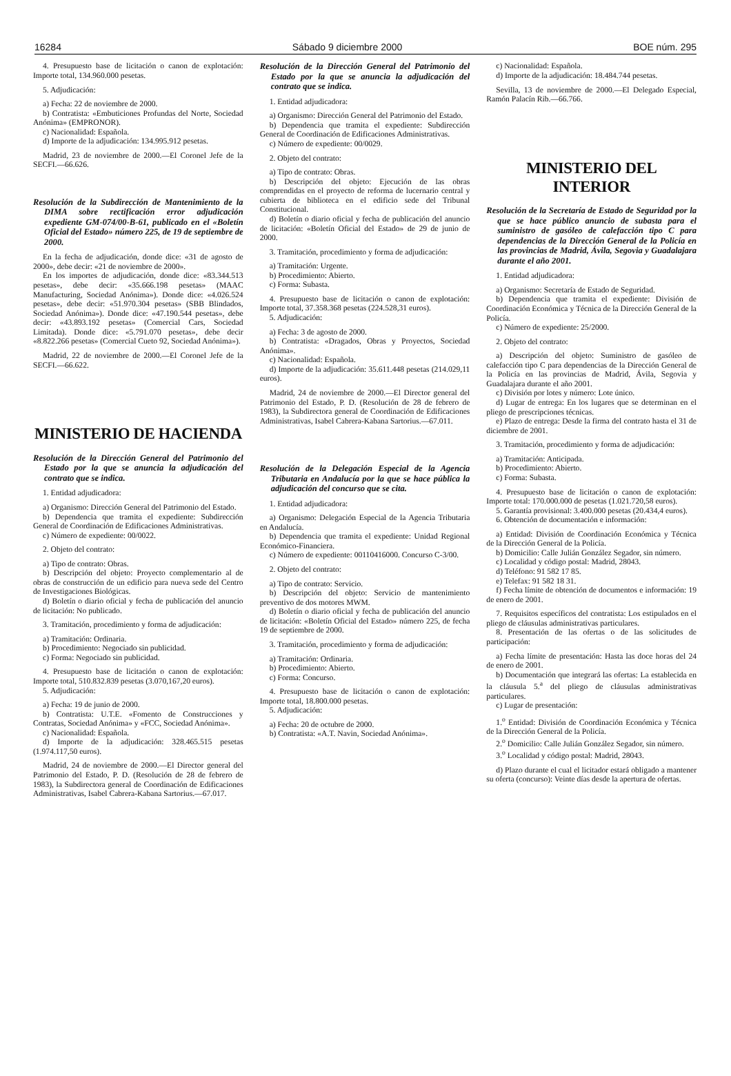16284 Sábado 9 diciembre 2000 BOE núm. 295
4. Presupuesto base de licitación o canon de explotación: Importe total, 134.960.000 pesetas.
5. Adjudicación:
a) Fecha: 22 de noviembre de 2000.
b) Contratista: «Embuticiones Profundas del Norte, Sociedad Anónima» (EMPRONOR).
c) Nacionalidad: Española.
d) Importe de la adjudicación: 134.995.912 pesetas.
Madrid, 23 de noviembre de 2000.—El Coronel Jefe de la SECFI.—66.626.
Resolución de la Subdirección de Mantenimiento de la DIMA sobre rectificación error adjudicación expediente GM-074/00-B-61, publicado en el «Boletín Oficial del Estado» número 225, de 19 de septiembre de 2000.
En la fecha de adjudicación, donde dice: «31 de agosto de 2000», debe decir: «21 de noviembre de 2000».
En los importes de adjudicación, donde dice: «83.344.513 pesetas», debe decir: «35.666.198 pesetas» (MAAC Manufacturing, Sociedad Anónima»). Donde dice: «4.026.524 pesetas», debe decir: «51.970.304 pesetas» (SBB Blindados, Sociedad Anónima»). Donde dice: «47.190.544 pesetas», debe decir: «43.893.192 pesetas» (Comercial Cars, Sociedad Limitada). Donde dice: «5.791.070 pesetas», debe decir «8.822.266 pesetas» (Comercial Cueto 92, Sociedad Anónima»).
Madrid, 22 de noviembre de 2000.—El Coronel Jefe de la SECFI.—66.622.
MINISTERIO DE HACIENDA
Resolución de la Dirección General del Patrimonio del Estado por la que se anuncia la adjudicación del contrato que se indica.
1. Entidad adjudicadora:
a) Organismo: Dirección General del Patrimonio del Estado.
b) Dependencia que tramita el expediente: Subdirección General de Coordinación de Edificaciones Administrativas.
c) Número de expediente: 00/0022.
2. Objeto del contrato:
a) Tipo de contrato: Obras.
b) Descripción del objeto: Proyecto complementario al de obras de construcción de un edificio para nueva sede del Centro de Investigaciones Biológicas.
d) Boletín o diario oficial y fecha de publicación del anuncio de licitación: No publicado.
3. Tramitación, procedimiento y forma de adjudicación:
a) Tramitación: Ordinaria.
b) Procedimiento: Negociado sin publicidad.
c) Forma: Negociado sin publicidad.
4. Presupuesto base de licitación o canon de explotación: Importe total, 510.832.839 pesetas (3.070,167,20 euros).
5. Adjudicación:
a) Fecha: 19 de junio de 2000.
b) Contratista: U.T.E. «Fomento de Construcciones y Contratas, Sociedad Anónima» y «FCC, Sociedad Anónima».
c) Nacionalidad: Española.
d) Importe de la adjudicación: 328.465.515 pesetas (1.974.117,50 euros).
Madrid, 24 de noviembre de 2000.—El Director general del Patrimonio del Estado, P. D. (Resolución de 28 de febrero de 1983), la Subdirectora general de Coordinación de Edificaciones Administrativas, Isabel Cabrera-Kabana Sartorius.—67.017.
Resolución de la Dirección General del Patrimonio del Estado por la que se anuncia la adjudicación del contrato que se indica.
1. Entidad adjudicadora:
a) Organismo: Dirección General del Patrimonio del Estado.
b) Dependencia que tramita el expediente: Subdirección General de Coordinación de Edificaciones Administrativas.
c) Número de expediente: 00/0029.
2. Objeto del contrato:
a) Tipo de contrato: Obras.
b) Descripción del objeto: Ejecución de las obras comprendidas en el proyecto de reforma de lucernario central y cubierta de biblioteca en el edificio sede del Tribunal Constitucional.
d) Boletín o diario oficial y fecha de publicación del anuncio de licitación: «Boletín Oficial del Estado» de 29 de junio de 2000.
3. Tramitación, procedimiento y forma de adjudicación:
a) Tramitación: Urgente.
b) Procedimiento: Abierto.
c) Forma: Subasta.
4. Presupuesto base de licitación o canon de explotación: Importe total, 37.358.368 pesetas (224.528,31 euros).
5. Adjudicación:
a) Fecha: 3 de agosto de 2000.
b) Contratista: «Dragados, Obras y Proyectos, Sociedad Anónima».
c) Nacionalidad: Española.
d) Importe de la adjudicación: 35.611.448 pesetas (214.029,11 euros).
Madrid, 24 de noviembre de 2000.—El Director general del Patrimonio del Estado, P. D. (Resolución de 28 de febrero de 1983), la Subdirectora general de Coordinación de Edificaciones Administrativas, Isabel Cabrera-Kabana Sartorius.—67.011.
Resolución de la Delegación Especial de la Agencia Tributaria en Andalucía por la que se hace pública la adjudicación del concurso que se cita.
1. Entidad adjudicadora:
a) Organismo: Delegación Especial de la Agencia Tributaria en Andalucía.
b) Dependencia que tramita el expediente: Unidad Regional Económico-Financiera.
c) Número de expediente: 00110416000. Concurso C-3/00.
2. Objeto del contrato:
a) Tipo de contrato: Servicio.
b) Descripción del objeto: Servicio de mantenimiento preventivo de dos motores MWM.
d) Boletín o diario oficial y fecha de publicación del anuncio de licitación: «Boletín Oficial del Estado» número 225, de fecha 19 de septiembre de 2000.
3. Tramitación, procedimiento y forma de adjudicación:
a) Tramitación: Ordinaria.
b) Procedimiento: Abierto.
c) Forma: Concurso.
4. Presupuesto base de licitación o canon de explotación: Importe total, 18.800.000 pesetas.
5. Adjudicación:
a) Fecha: 20 de octubre de 2000.
b) Contratista: «A.T. Navin, Sociedad Anónima».
c) Nacionalidad: Española.
d) Importe de la adjudicación: 18.484.744 pesetas.
Sevilla, 13 de noviembre de 2000.—El Delegado Especial, Ramón Palacín Rib.—66.766.
MINISTERIO DEL INTERIOR
Resolución de la Secretaría de Estado de Seguridad por la que se hace público anuncio de subasta para el suministro de gasóleo de calefacción tipo C para dependencias de la Dirección General de la Policía en las provincias de Madrid, Ávila, Segovia y Guadalajara durante el año 2001.
1. Entidad adjudicadora:
a) Organismo: Secretaría de Estado de Seguridad.
b) Dependencia que tramita el expediente: División de Coordinación Económica y Técnica de la Dirección General de la Policía.
c) Número de expediente: 25/2000.
2. Objeto del contrato:
a) Descripción del objeto: Suministro de gasóleo de calefacción tipo C para dependencias de la Dirección General de la Policía en las provincias de Madrid, Ávila, Segovia y Guadalajara durante el año 2001.
c) División por lotes y número: Lote único.
d) Lugar de entrega: En los lugares que se determinan en el pliego de prescripciones técnicas.
e) Plazo de entrega: Desde la firma del contrato hasta el 31 de diciembre de 2001.
3. Tramitación, procedimiento y forma de adjudicación:
a) Tramitación: Anticipada.
b) Procedimiento: Abierto.
c) Forma: Subasta.
4. Presupuesto base de licitación o canon de explotación: Importe total: 170.000.000 de pesetas (1.021.720,58 euros).
5. Garantía provisional: 3.400.000 pesetas (20.434,4 euros).
6. Obtención de documentación e información:
a) Entidad: División de Coordinación Económica y Técnica de la Dirección General de la Policía.
b) Domicilio: Calle Julián González Segador, sin número.
c) Localidad y código postal: Madrid, 28043.
d) Teléfono: 91 582 17 85.
e) Telefax: 91 582 18 31.
f) Fecha límite de obtención de documentos e información: 19 de enero de 2001.
7. Requisitos específicos del contratista: Los estipulados en el pliego de cláusulas administrativas particulares.
8. Presentación de las ofertas o de las solicitudes de participación:
a) Fecha límite de presentación: Hasta las doce horas del 24 de enero de 2001.
b) Documentación que integrará las ofertas: La establecida en la cláusula 5.<sup>a</sup> del pliego de cláusulas administrativas particulares.
c) Lugar de presentación:
1.<sup>o</sup> Entidad: División de Coordinación Económica y Técnica de la Dirección General de la Policía.
2.<sup>o</sup> Domicilio: Calle Julián González Segador, sin número.
3.<sup>o</sup> Localidad y código postal: Madrid, 28043.
d) Plazo durante el cual el licitador estará obligado a mantener su oferta (concurso): Veinte días desde la apertura de ofertas.